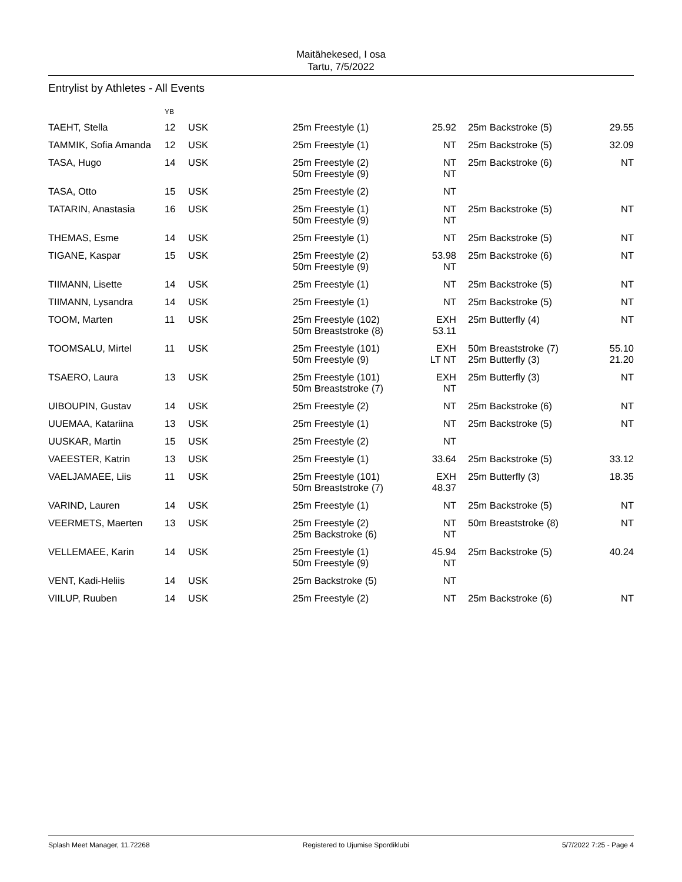Maitähekesed, I osa
Tartu, 7/5/2022
Entrylist by Athletes - All Events
| | YB | | | | | | |
| --- | --- | --- | --- | --- | --- | --- | --- |
| TAEHT, Stella | 12 | USK | 25m Freestyle (1) | 25.92 | | 25m Backstroke (5) | 29.55 |
| TAMMIK, Sofia Amanda | 12 | USK | 25m Freestyle (1) | NT | | 25m Backstroke (5) | 32.09 |
| TASA, Hugo | 14 | USK | 25m Freestyle (2) 50m Freestyle (9) | NT NT | | 25m Backstroke (6) | NT |
| TASA, Otto | 15 | USK | 25m Freestyle (2) | NT | | | |
| TATARIN, Anastasia | 16 | USK | 25m Freestyle (1) 50m Freestyle (9) | NT NT | | 25m Backstroke (5) | NT |
| THEMAS, Esme | 14 | USK | 25m Freestyle (1) | NT | | 25m Backstroke (5) | NT |
| TIGANE, Kaspar | 15 | USK | 25m Freestyle (2) 50m Freestyle (9) | 53.98 NT | | 25m Backstroke (6) | NT |
| TIIMANN, Lisette | 14 | USK | 25m Freestyle (1) | NT | | 25m Backstroke (5) | NT |
| TIIMANN, Lysandra | 14 | USK | 25m Freestyle (1) | NT | | 25m Backstroke (5) | NT |
| TOOM, Marten | 11 | USK | 25m Freestyle (102) 50m Breaststroke (8) | EXH 53.11 | | 25m Butterfly (4) | NT |
| TOOMSALU, Mirtel | 11 | USK | 25m Freestyle (101) 50m Freestyle (9) | EXH LT NT | | 50m Breaststroke (7) 25m Butterfly (3) | 55.10 21.20 |
| TSAERO, Laura | 13 | USK | 25m Freestyle (101) 50m Breaststroke (7) | EXH NT | | 25m Butterfly (3) | NT |
| UIBOUPIN, Gustav | 14 | USK | 25m Freestyle (2) | NT | | 25m Backstroke (6) | NT |
| UUEMAA, Katariina | 13 | USK | 25m Freestyle (1) | NT | | 25m Backstroke (5) | NT |
| UUSKAR, Martin | 15 | USK | 25m Freestyle (2) | NT | | | |
| VAEESTER, Katrin | 13 | USK | 25m Freestyle (1) | 33.64 | | 25m Backstroke (5) | 33.12 |
| VAELJAMAEE, Liis | 11 | USK | 25m Freestyle (101) 50m Breaststroke (7) | EXH 48.37 | | 25m Butterfly (3) | 18.35 |
| VARIND, Lauren | 14 | USK | 25m Freestyle (1) | NT | | 25m Backstroke (5) | NT |
| VEERMETS, Maerten | 13 | USK | 25m Freestyle (2) 25m Backstroke (6) | NT NT | | 50m Breaststroke (8) | NT |
| VELLEMAEE, Karin | 14 | USK | 25m Freestyle (1) 50m Freestyle (9) | 45.94 NT | | 25m Backstroke (5) | 40.24 |
| VENT, Kadi-Heliis | 14 | USK | 25m Backstroke (5) | NT | | | |
| VIILUP, Ruuben | 14 | USK | 25m Freestyle (2) | NT | | 25m Backstroke (6) | NT |
Splash Meet Manager, 11.72268 Registered to Ujumise Spordiklubi 5/7/2022 7:25 - Page 4